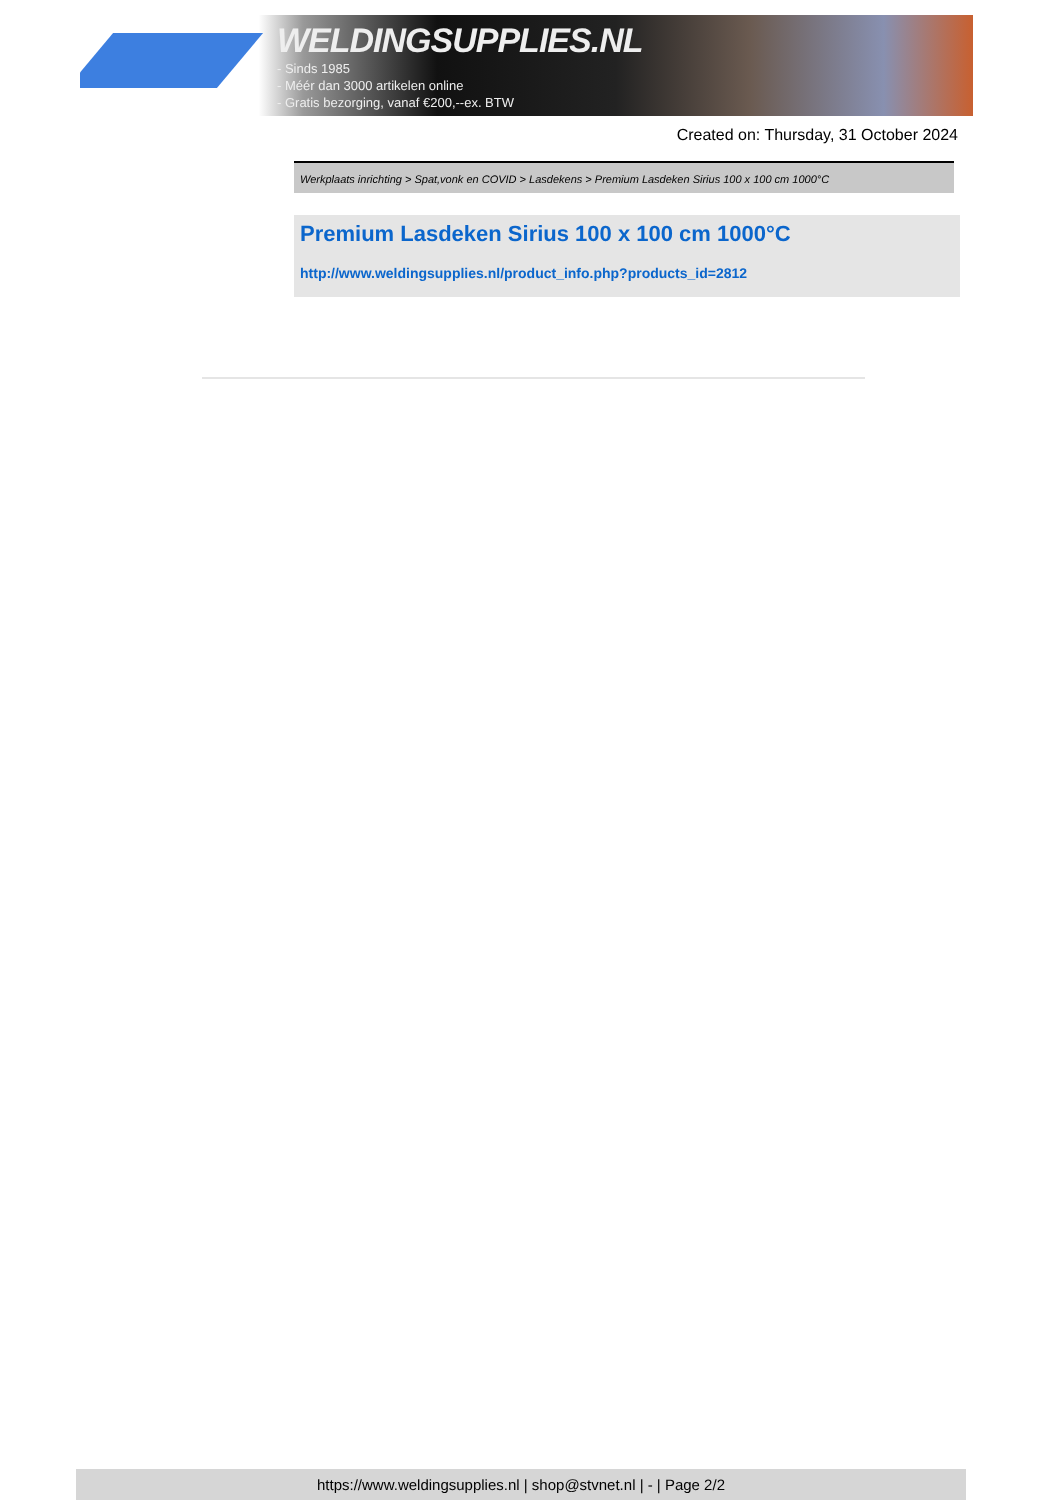WELDINGSUPPLIES.NL
- Sinds 1985
- Méér dan 3000 artikelen online
- Gratis bezorging, vanaf €200,--ex. BTW
Created on: Thursday, 31 October 2024
Werkplaats inrichting > Spat,vonk en COVID > Lasdekens > Premium Lasdeken Sirius 100 x 100 cm 1000°C
Premium Lasdeken Sirius 100 x 100 cm 1000°C
http://www.weldingsupplies.nl/product_info.php?products_id=2812
https://www.weldingsupplies.nl | shop@stvnet.nl | - | Page 2/2